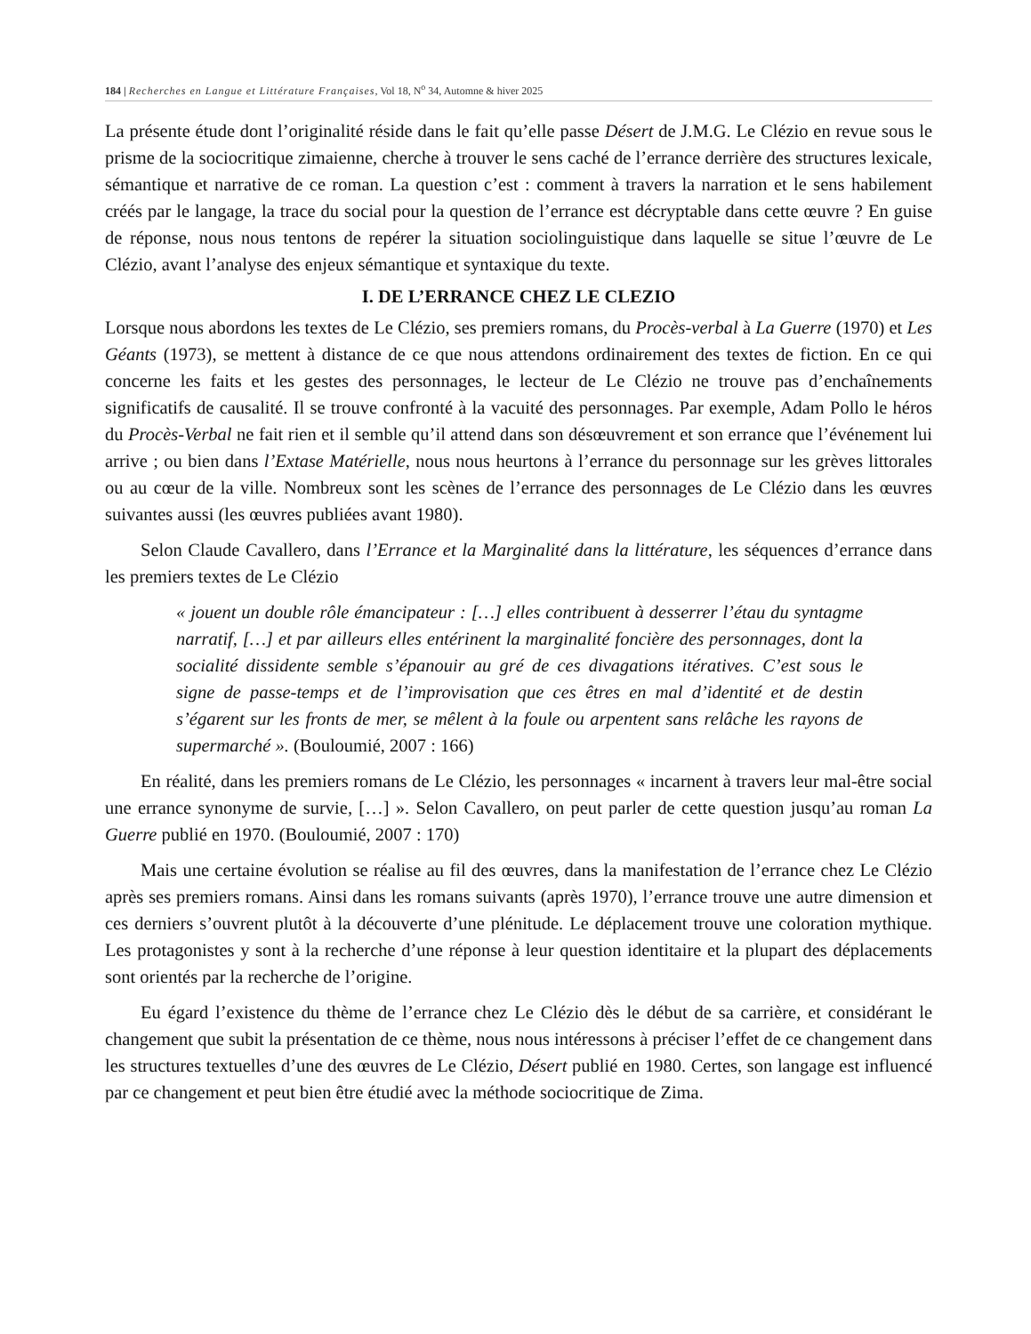184 | Recherches en Langue et Littérature Françaises, Vol 18, N<sup>o</sup> 34, Automne & hiver 2025
La présente étude dont l’originalité réside dans le fait qu’elle passe Désert de J.M.G. Le Clézio en revue sous le prisme de la sociocritique zimaienne, cherche à trouver le sens caché de l’errance derrière des structures lexicale, sémantique et narrative de ce roman. La question c’est : comment à travers la narration et le sens habilement créés par le langage, la trace du social pour la question de l’errance est décryptable dans cette œuvre ? En guise de réponse, nous nous tentons de repérer la situation sociolinguistique dans laquelle se situe l’œuvre de Le Clézio, avant l’analyse des enjeux sémantique et syntaxique du texte.
I. DE L’ERRANCE CHEZ LE CLEZIO
Lorsque nous abordons les textes de Le Clézio, ses premiers romans, du Procès-verbal à La Guerre (1970) et Les Géants (1973), se mettent à distance de ce que nous attendons ordinairement des textes de fiction. En ce qui concerne les faits et les gestes des personnages, le lecteur de Le Clézio ne trouve pas d’enchaînements significatifs de causalité. Il se trouve confronté à la vacuité des personnages. Par exemple, Adam Pollo le héros du Procès-Verbal ne fait rien et il semble qu’il attend dans son désœuvrement et son errance que l’événement lui arrive ; ou bien dans l’Extase Matérielle, nous nous heurtons à l’errance du personnage sur les grèves littorales ou au cœur de la ville. Nombreux sont les scènes de l’errance des personnages de Le Clézio dans les œuvres suivantes aussi (les œuvres publiées avant 1980).
Selon Claude Cavallero, dans l’Errance et la Marginalité dans la littérature, les séquences d’errance dans les premiers textes de Le Clézio
« jouent un double rôle émancipateur : […] elles contribuent à desserrer l’étau du syntagme narratif, […] et par ailleurs elles entérinent la marginalité foncière des personnages, dont la socialité dissidente semble s’épanouir au gré de ces divagations itératives. C’est sous le signe de passe-temps et de l’improvisation que ces êtres en mal d’identité et de destin s’égarent sur les fronts de mer, se mêlent à la foule ou arpentent sans relâche les rayons de supermarché ». (Bouloumié, 2007 : 166)
En réalité, dans les premiers romans de Le Clézio, les personnages « incarnent à travers leur mal-être social une errance synonyme de survie, […] ». Selon Cavallero, on peut parler de cette question jusqu’au roman La Guerre publié en 1970. (Bouloumié, 2007 : 170)
Mais une certaine évolution se réalise au fil des œuvres, dans la manifestation de l’errance chez Le Clézio après ses premiers romans. Ainsi dans les romans suivants (après 1970), l’errance trouve une autre dimension et ces derniers s’ouvrent plutôt à la découverte d’une plénitude. Le déplacement trouve une coloration mythique. Les protagonistes y sont à la recherche d’une réponse à leur question identitaire et la plupart des déplacements sont orientés par la recherche de l’origine.
Eu égard l’existence du thème de l’errance chez Le Clézio dès le début de sa carrière, et considérant le changement que subit la présentation de ce thème, nous nous intéressons à préciser l’effet de ce changement dans les structures textuelles d’une des œuvres de Le Clézio, Désert publié en 1980. Certes, son langage est influencé par ce changement et peut bien être étudié avec la méthode sociocritique de Zima.